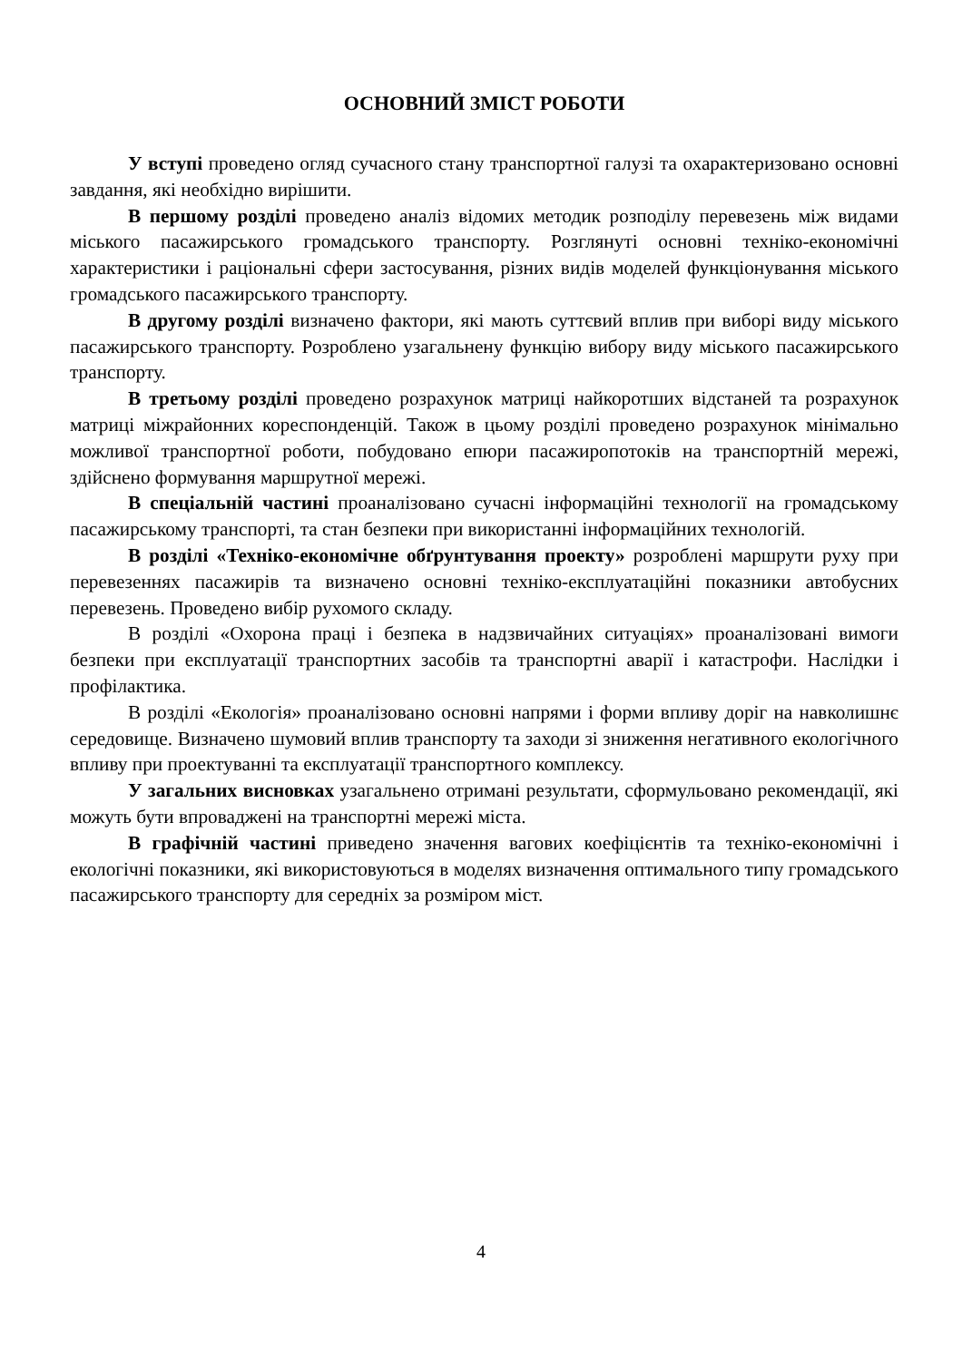ОСНОВНИЙ ЗМІСТ РОБОТИ
У вступі проведено огляд сучасного стану транспортної галузі та охарактеризовано основні завдання, які необхідно вирішити.
В першому розділі проведено аналіз відомих методик розподілу перевезень між видами міського пасажирського громадського транспорту. Розглянуті основні техніко-економічні характеристики і раціональні сфери застосування, різних видів моделей функціонування міського громадського пасажирського транспорту.
В другому розділі визначено фактори, які мають суттєвий вплив при виборі виду міського пасажирського транспорту. Розроблено узагальнену функцію вибору виду міського пасажирського транспорту.
В третьому розділі проведено розрахунок матриці найкоротших відстаней та розрахунок матриці міжрайонних кореспонденцій. Також в цьому розділі проведено розрахунок мінімально можливої транспортної роботи, побудовано епюри пасажиропотоків на транспортній мережі, здійснено формування маршрутної мережі.
В спеціальній частині проаналізовано сучасні інформаційні технології на громадському пасажирському транспорті, та стан безпеки при використанні інформаційних технологій.
В розділі «Техніко-економічне обґрунтування проекту» розроблені маршрути руху при перевезеннях пасажирів та визначено основні техніко-експлуатаційні показники автобусних перевезень. Проведено вибір рухомого складу.
В розділі «Охорона праці і безпека в надзвичайних ситуаціях» проаналізовані вимоги безпеки при експлуатації транспортних засобів та транспортні аварії і катастрофи. Наслідки і профілактика.
В розділі «Екологія» проаналізовано основні напрями і форми впливу доріг на навколишнє середовище. Визначено шумовий вплив транспорту та заходи зі зниження негативного екологічного впливу при проектуванні та експлуатації транспортного комплексу.
У загальних висновках узагальнено отримані результати, сформульовано рекомендації, які можуть бути впроваджені на транспортні мережі міста.
В графічній частині приведено значення вагових коефіцієнтів та техніко-економічні і екологічні показники, які використовуються в моделях визначення оптимального типу громадського пасажирського транспорту для середніх за розміром міст.
4